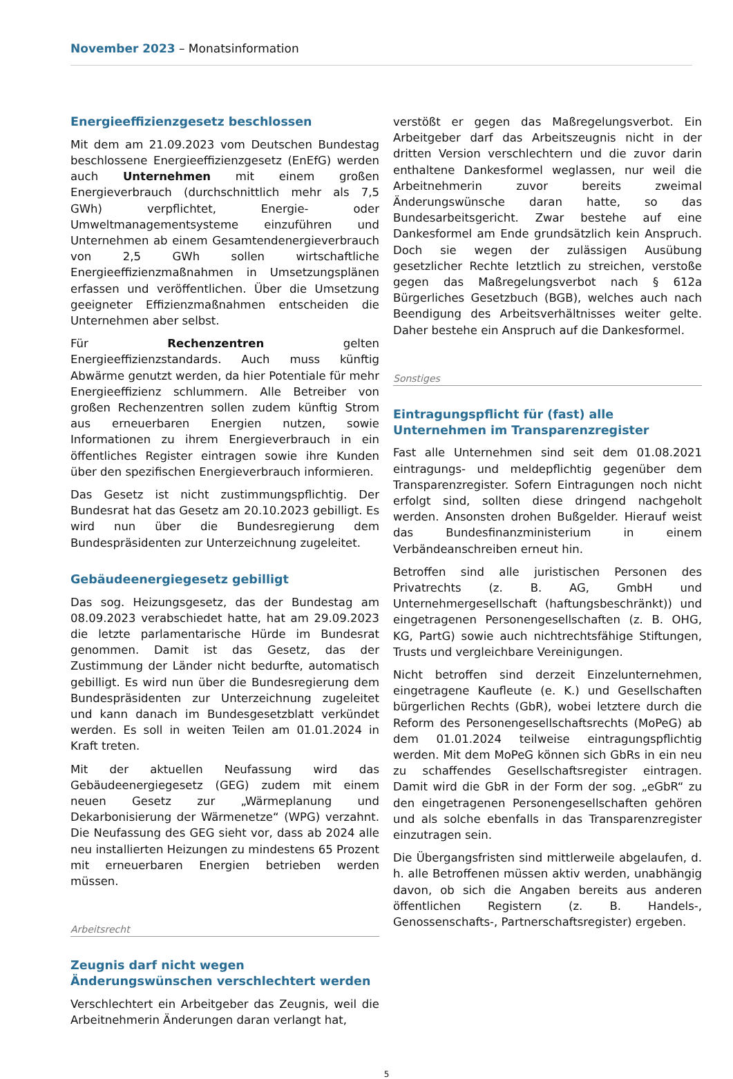November 2023 – Monatsinformation
Energieeffizienzgesetz beschlossen
Mit dem am 21.09.2023 vom Deutschen Bundestag beschlossene Energieeffizienzgesetz (EnEfG) werden auch Unternehmen mit einem großen Energieverbrauch (durchschnittlich mehr als 7,5 GWh) verpflichtet, Energie- oder Umweltmanagementsysteme einzuführen und Unternehmen ab einem Gesamtendenergieverbrauch von 2,5 GWh sollen wirtschaftliche Energieeffizienzmaßnahmen in Umsetzungsplänen erfassen und veröffentlichen. Über die Umsetzung geeigneter Effizienzmaßnahmen entscheiden die Unternehmen aber selbst.
Für Rechenzentren gelten Energieeffizienzstandards. Auch muss künftig Abwärme genutzt werden, da hier Potentiale für mehr Energieeffizienz schlummern. Alle Betreiber von großen Rechenzentren sollen zudem künftig Strom aus erneuerbaren Energien nutzen, sowie Informationen zu ihrem Energieverbrauch in ein öffentliches Register eintragen sowie ihre Kunden über den spezifischen Energieverbrauch informieren.
Das Gesetz ist nicht zustimmungspflichtig. Der Bundesrat hat das Gesetz am 20.10.2023 gebilligt. Es wird nun über die Bundesregierung dem Bundespräsidenten zur Unterzeichnung zugeleitet.
Gebäudeenergiegesetz gebilligt
Das sog. Heizungsgesetz, das der Bundestag am 08.09.2023 verabschiedet hatte, hat am 29.09.2023 die letzte parlamentarische Hürde im Bundesrat genommen. Damit ist das Gesetz, das der Zustimmung der Länder nicht bedurfte, automatisch gebilligt. Es wird nun über die Bundesregierung dem Bundespräsidenten zur Unterzeichnung zugeleitet und kann danach im Bundesgesetzblatt verkündet werden. Es soll in weiten Teilen am 01.01.2024 in Kraft treten.
Mit der aktuellen Neufassung wird das Gebäudeenergiegesetz (GEG) zudem mit einem neuen Gesetz zur „Wärmeplanung und Dekarbonisierung der Wärmenetze“ (WPG) verzahnt. Die Neufassung des GEG sieht vor, dass ab 2024 alle neu installierten Heizungen zu mindestens 65 Prozent mit erneuerbaren Energien betrieben werden müssen.
Arbeitsrecht
Zeugnis darf nicht wegen Änderungswünschen verschlechtert werden
Verschlechtert ein Arbeitgeber das Zeugnis, weil die Arbeitnehmerin Änderungen daran verlangt hat,
verstößt er gegen das Maßregelungsverbot. Ein Arbeitgeber darf das Arbeitszeugnis nicht in der dritten Version verschlechtern und die zuvor darin enthaltene Dankesformel weglassen, nur weil die Arbeitnehmerin zuvor bereits zweimal Änderungswünsche daran hatte, so das Bundesarbeitsgericht. Zwar bestehe auf eine Dankesformel am Ende grundsätzlich kein Anspruch. Doch sie wegen der zulässigen Ausübung gesetzlicher Rechte letztlich zu streichen, verstoße gegen das Maßregelungsverbot nach § 612a Bürgerliches Gesetzbuch (BGB), welches auch nach Beendigung des Arbeitsverhältnisses weiter gelte. Daher bestehe ein Anspruch auf die Dankesformel.
Sonstiges
Eintragungspflicht für (fast) alle Unternehmen im Transparenzregister
Fast alle Unternehmen sind seit dem 01.08.2021 eintragungs- und meldepflichtig gegenüber dem Transparenzregister. Sofern Eintragungen noch nicht erfolgt sind, sollten diese dringend nachgeholt werden. Ansonsten drohen Bußgelder. Hierauf weist das Bundesfinanzministerium in einem Verbändeanschreiben erneut hin.
Betroffen sind alle juristischen Personen des Privatrechts (z. B. AG, GmbH und Unternehmergesellschaft (haftungsbeschränkt)) und eingetragenen Personengesellschaften (z. B. OHG, KG, PartG) sowie auch nichtrechtsfähige Stiftungen, Trusts und vergleichbare Vereinigungen.
Nicht betroffen sind derzeit Einzelunternehmen, eingetragene Kaufleute (e. K.) und Gesellschaften bürgerlichen Rechts (GbR), wobei letztere durch die Reform des Personengesellschaftsrechts (MoPeG) ab dem 01.01.2024 teilweise eintragungspflichtig werden. Mit dem MoPeG können sich GbRs in ein neu zu schaffendes Gesellschaftsregister eintragen. Damit wird die GbR in der Form der sog. „eGbR“ zu den eingetragenen Personengesellschaften gehören und als solche ebenfalls in das Transparenzregister einzutragen sein.
Die Übergangsfristen sind mittlerweile abgelaufen, d. h. alle Betroffenen müssen aktiv werden, unabhängig davon, ob sich die Angaben bereits aus anderen öffentlichen Registern (z. B. Handels-, Genossenschafts-, Partnerschaftsregister) ergeben.
5